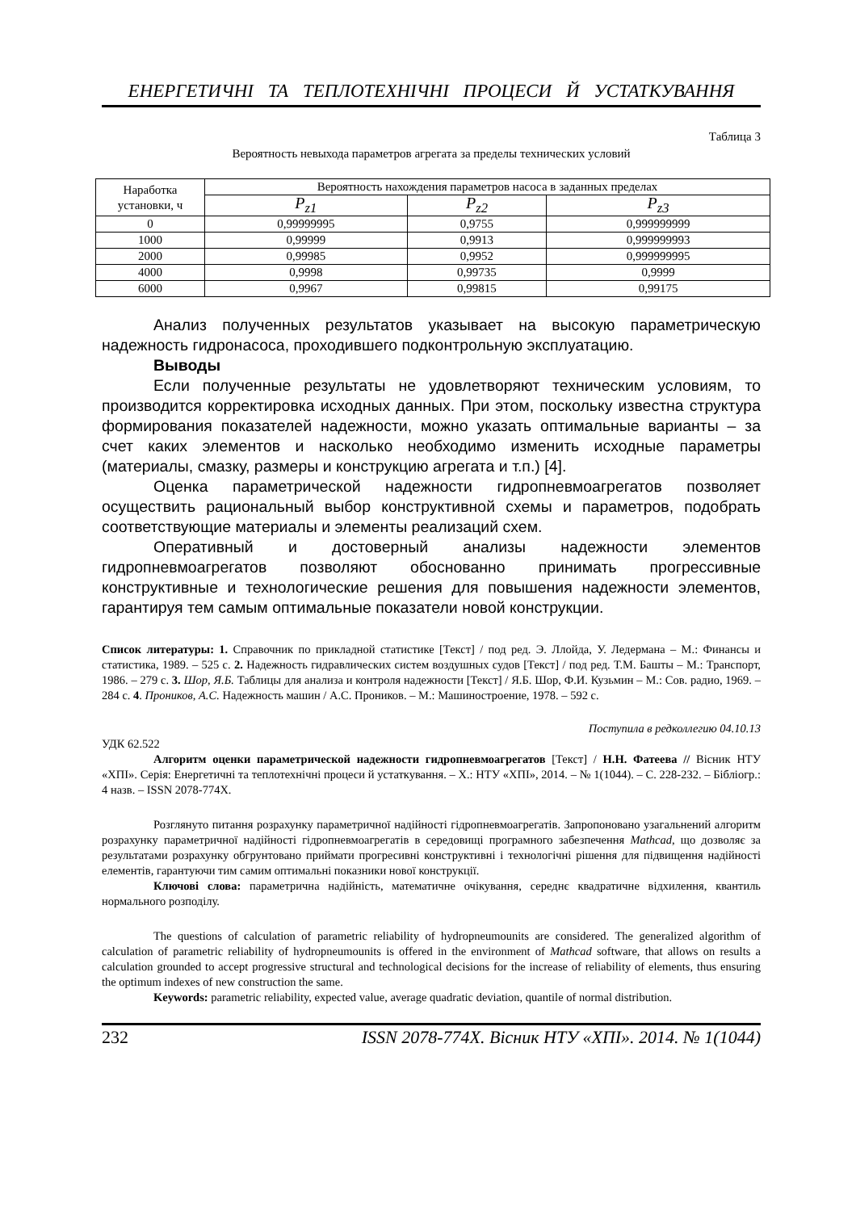ЕНЕРГЕТИЧНІ ТА ТЕПЛОТЕХНІЧНІ ПРОЦЕСИ Й УСТАТКУВАННЯ
Таблица 3
Вероятность невыхода параметров агрегата за пределы технических условий
| Наработка установки, ч | Вероятность нахождения параметров насоса в заданных пределах | | |
| --- | --- | --- | --- |
| | P<sub>z1</sub> | P<sub>z2</sub> | P<sub>z3</sub> |
| 0 | 0,99999995 | 0,9755 | 0,999999999 |
| 1000 | 0,99999 | 0,9913 | 0,999999993 |
| 2000 | 0,99985 | 0,9952 | 0,999999995 |
| 4000 | 0,9998 | 0,99735 | 0,9999 |
| 6000 | 0,9967 | 0,99815 | 0,99175 |
Анализ полученных результатов указывает на высокую параметрическую надежность гидронасоса, проходившего подконтрольную эксплуатацию.
Выводы
Если полученные результаты не удовлетворяют техническим условиям, то производится корректировка исходных данных. При этом, поскольку известна структура формирования показателей надежности, можно указать оптимальные варианты – за счет каких элементов и насколько необходимо изменить исходные параметры (материалы, смазку, размеры и конструкцию агрегата и т.п.) [4].
Оценка параметрической надежности гидропневмоагрегатов позволяет осуществить рациональный выбор конструктивной схемы и параметров, подобрать соответствующие материалы и элементы реализаций схем.
Оперативный и достоверный анализы надежности элементов гидропневмоагрегатов позволяют обоснованно принимать прогрессивные конструктивные и технологические решения для повышения надежности элементов, гарантируя тем самым оптимальные показатели новой конструкции.
Список литературы: 1. Справочник по прикладной статистике [Текст] / под ред. Э. Ллойда, У. Ледермана – М.: Финансы и статистика, 1989. – 525 с. 2. Надежность гидравлических систем воздушных судов [Текст] / под ред. Т.М. Башты – М.: Транспорт, 1986. – 279 с. 3. Шор, Я.Б. Таблицы для анализа и контроля надежности [Текст] / Я.Б. Шор, Ф.И. Кузьмин – М.: Сов. радио, 1969. – 284 с. 4. Проников, А.С. Надежность машин / А.С. Проников. – М.: Машиностроение, 1978. – 592 с.
Поступила в редколлегию 04.10.13
УДК 62.522
Алгоритм оценки параметрической надежности гидропневмоагрегатов [Текст] / Н.Н. Фатеева // Вісник НТУ «ХПІ». Серія: Енергетичні та теплотехнічні процеси й устаткування. – Х.: НТУ «ХПІ», 2014. – № 1(1044). – С. 228-232. – Бібліогр.: 4 назв. – ISSN 2078-774X.
Розглянуто питання розрахунку параметричної надійності гідропневмоагрегатів. Запропоновано узагальнений алгоритм розрахунку параметричної надійності гідропневмоагрегатів в середовищі програмного забезпечення Mathcad, що дозволяє за результатами розрахунку обгрунтовано приймати прогресивні конструктивні і технологічні рішення для підвищення надійності елементів, гарантуючи тим самим оптимальні показники нової конструкції.
Ключові слова: параметрична надійність, математичне очікування, середнє квадратичне відхилення, квантиль нормального розподілу.
The questions of calculation of parametric reliability of hydropneumounits are considered. The generalized algorithm of calculation of parametric reliability of hydropneumounits is offered in the environment of Mathcad software, that allows on results a calculation grounded to accept progressive structural and technological decisions for the increase of reliability of elements, thus ensuring the optimum indexes of new construction the same.
Keywords: parametric reliability, expected value, average quadratic deviation, quantile of normal distribution.
232 ISSN 2078-774X. Вісник НТУ «ХПІ». 2014. № 1(1044)